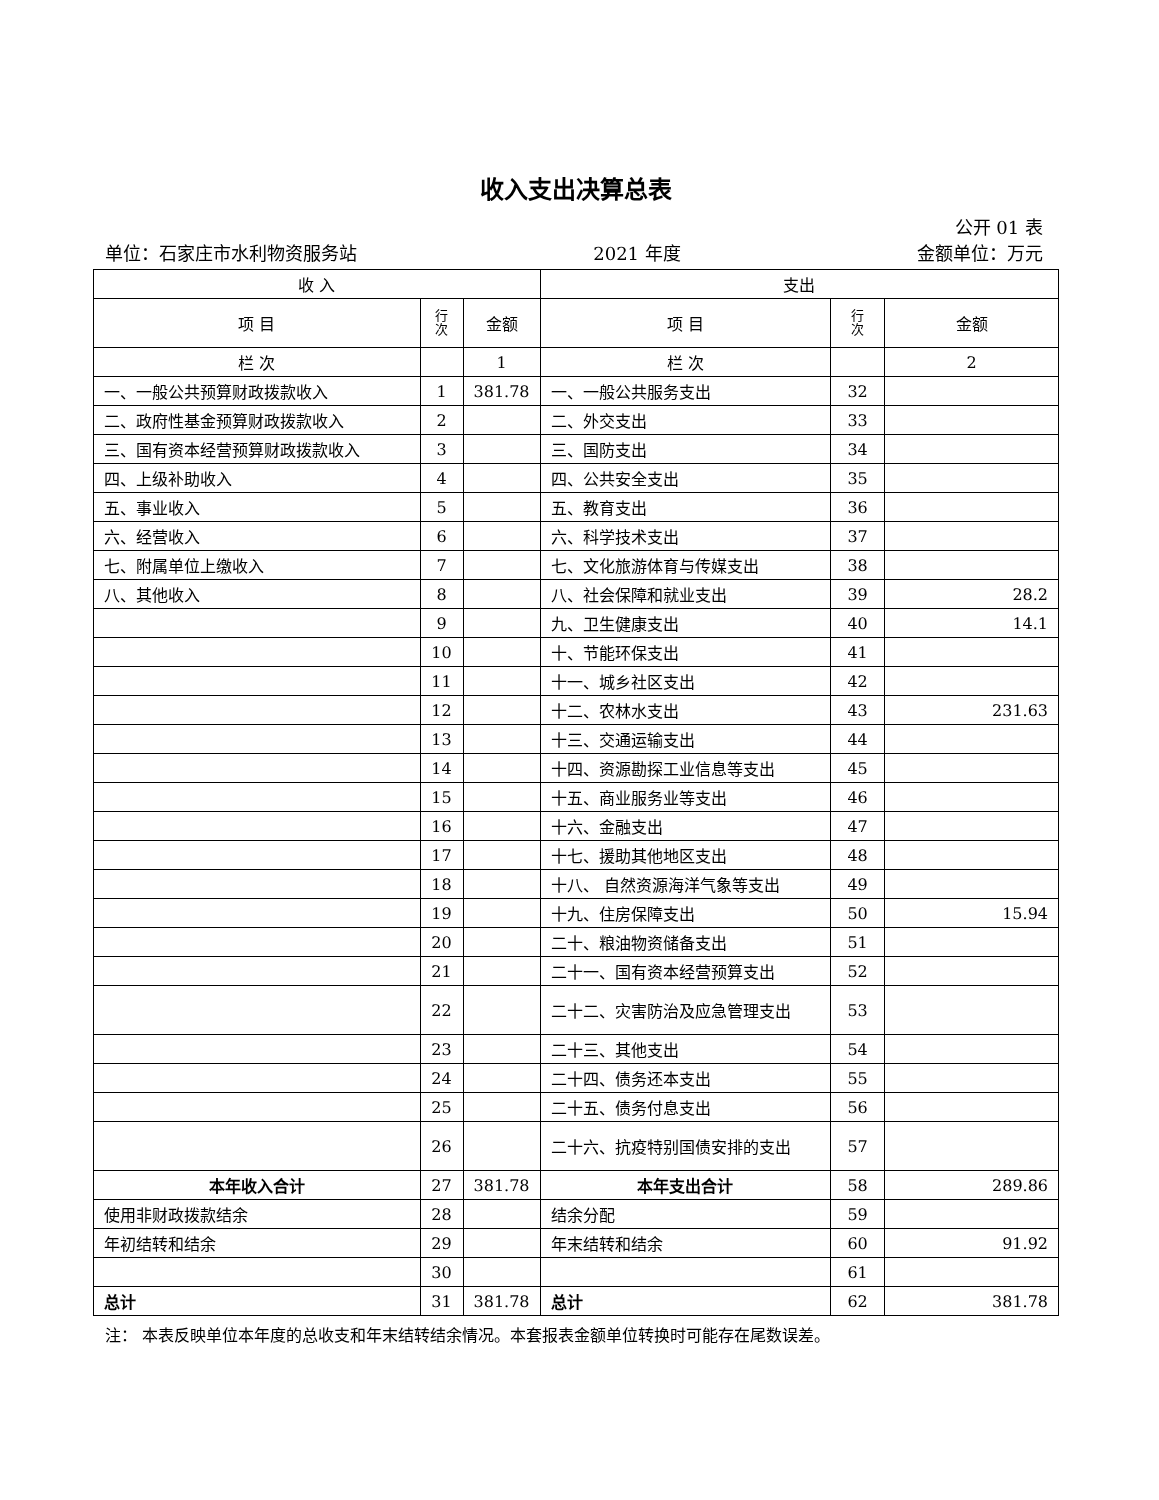收入支出决算总表
公开 01 表
单位：石家庄市水利物资服务站 2021 年度 金额单位：万元
| 收 入 | | | 支出 | | |
| --- | --- | --- | --- | --- | --- |
| 项 目 | 行 次 | 金额 | 项 目 | 行 次 | 金额 |
| 栏 次 | | 1 | 栏 次 | | 2 |
| 一、一般公共预算财政拨款收入 | 1 | 381.78 | 一、一般公共服务支出 | 32 | |
| 二、政府性基金预算财政拨款收入 | 2 | | 二、外交支出 | 33 | |
| 三、国有资本经营预算财政拨款收入 | 3 | | 三、国防支出 | 34 | |
| 四、上级补助收入 | 4 | | 四、公共安全支出 | 35 | |
| 五、事业收入 | 5 | | 五、教育支出 | 36 | |
| 六、经营收入 | 6 | | 六、科学技术支出 | 37 | |
| 七、附属单位上缴收入 | 7 | | 七、文化旅游体育与传媒支出 | 38 | |
| 八、其他收入 | 8 | | 八、社会保障和就业支出 | 39 | 28.2 |
| | 9 | | 九、卫生健康支出 | 40 | 14.1 |
| | 10 | | 十、节能环保支出 | 41 | |
| | 11 | | 十一、城乡社区支出 | 42 | |
| | 12 | | 十二、农林水支出 | 43 | 231.63 |
| | 13 | | 十三、交通运输支出 | 44 | |
| | 14 | | 十四、资源勘探工业信息等支出 | 45 | |
| | 15 | | 十五、商业服务业等支出 | 46 | |
| | 16 | | 十六、金融支出 | 47 | |
| | 17 | | 十七、援助其他地区支出 | 48 | |
| | 18 | | 十八、 自然资源海洋气象等支出 | 49 | |
| | 19 | | 十九、住房保障支出 | 50 | 15.94 |
| | 20 | | 二十、粮油物资储备支出 | 51 | |
| | 21 | | 二十一、国有资本经营预算支出 | 52 | |
| | 22 | | 二十二、灾害防治及应急管理支出 | 53 | |
| | 23 | | 二十三、其他支出 | 54 | |
| | 24 | | 二十四、债务还本支出 | 55 | |
| | 25 | | 二十五、债务付息支出 | 56 | |
| | 26 | | 二十六、抗疫特别国债安排的支出 | 57 | |
| 本年收入合计 | 27 | 381.78 | 本年支出合计 | 58 | 289.86 |
| 使用非财政拨款结余 | 28 | | 结余分配 | 59 | |
| 年初结转和结余 | 29 | | 年末结转和结余 | 60 | 91.92 |
| | 30 | | | 61 | |
| 总计 | 31 | 381.78 | 总计 | 62 | 381.78 |
注： 本表反映单位本年度的总收支和年末结转结余情况。本套报表金额单位转换时可能存在尾数误差。